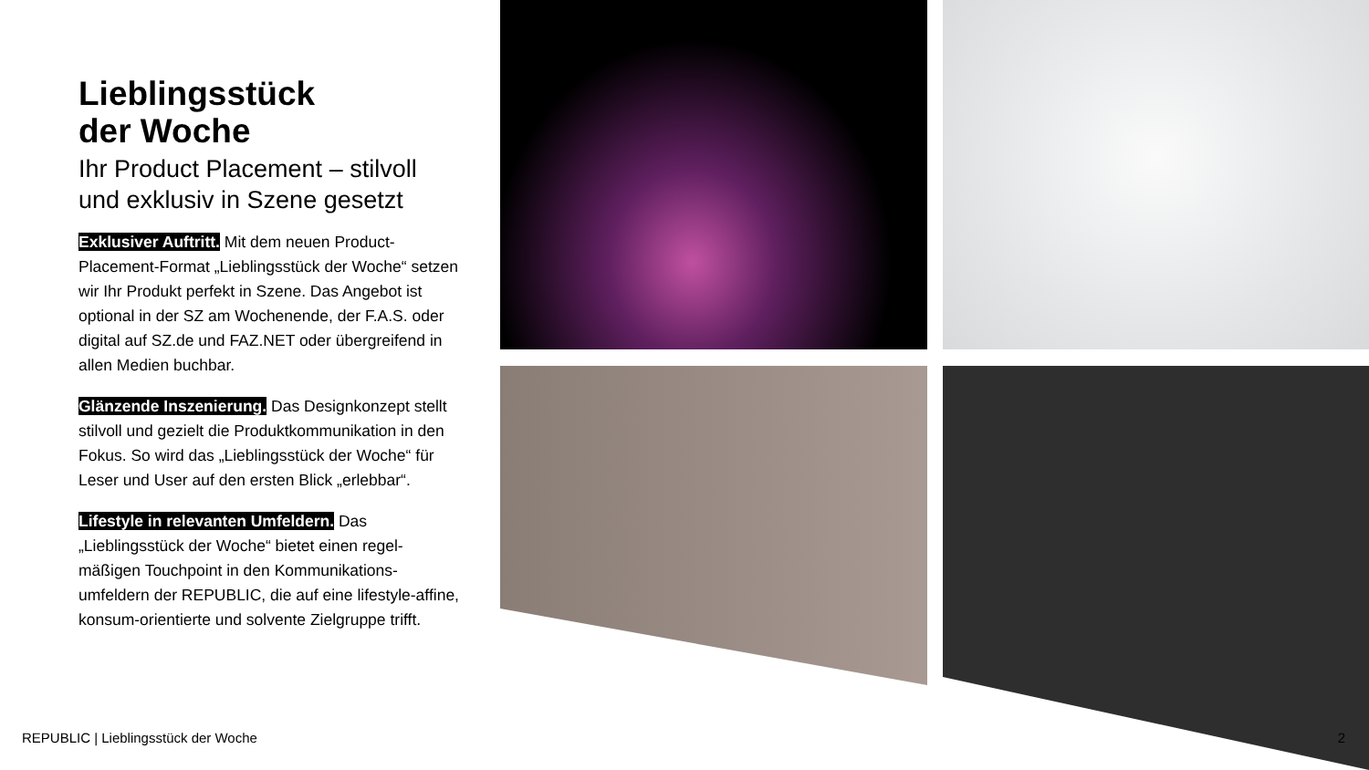Lieblingsstück
der Woche
Ihr Product Placement – stilvoll und exklusiv in Szene gesetzt
Exklusiver Auftritt. Mit dem neuen Product-Placement-Format „Lieblingsstück der Woche“ setzen wir Ihr Produkt perfekt in Szene. Das Angebot ist optional in der SZ am Wochenende, der F.A.S. oder digital auf SZ.de und FAZ.NET oder übergreifend in allen Medien buchbar.
Glänzende Inszenierung. Das Designkonzept stellt stilvoll und gezielt die Produktkommunikation in den Fokus. So wird das „Lieblingsstück der Woche“ für Leser und User auf den ersten Blick „erlebbar“.
Lifestyle in relevanten Umfeldern. Das „Lieblingsstück der Woche“ bietet einen regel-mäßigen Touchpoint in den Kommunikations-umfeldern der REPUBLIC, die auf eine lifestyle-affine, konsum-orientierte und solvente Zielgruppe trifft.
REPUBLIC | Lieblingsstück der Woche
2